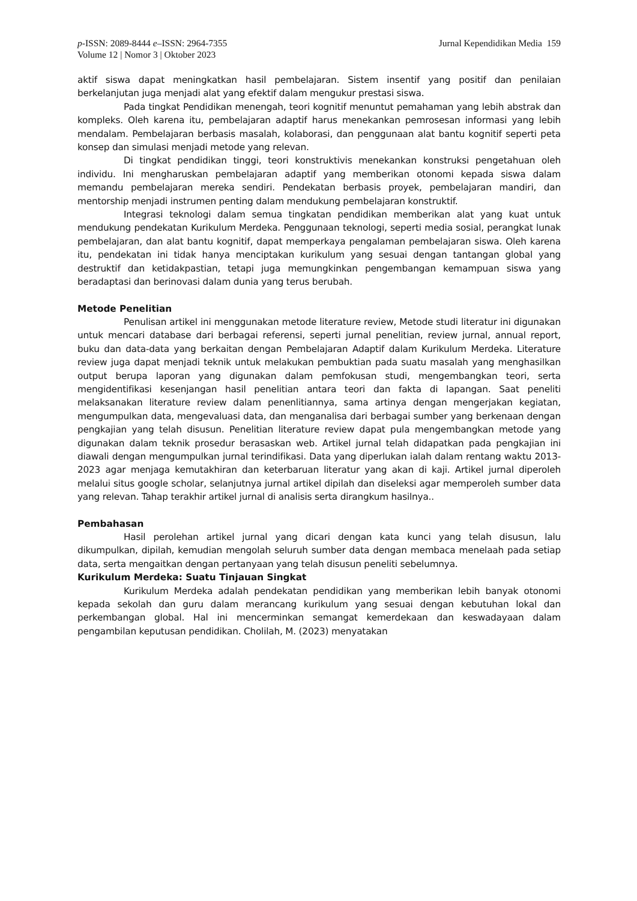p-ISSN: 2089-8444 e–ISSN: 2964-7355
Volume 12 | Nomor 3 | Oktober 2023
Jurnal Kependidikan Media 159
aktif siswa dapat meningkatkan hasil pembelajaran. Sistem insentif yang positif dan penilaian berkelanjutan juga menjadi alat yang efektif dalam mengukur prestasi siswa.
Pada tingkat Pendidikan menengah, teori kognitif menuntut pemahaman yang lebih abstrak dan kompleks. Oleh karena itu, pembelajaran adaptif harus menekankan pemrosesan informasi yang lebih mendalam. Pembelajaran berbasis masalah, kolaborasi, dan penggunaan alat bantu kognitif seperti peta konsep dan simulasi menjadi metode yang relevan.
Di tingkat pendidikan tinggi, teori konstruktivis menekankan konstruksi pengetahuan oleh individu. Ini mengharuskan pembelajaran adaptif yang memberikan otonomi kepada siswa dalam memandu pembelajaran mereka sendiri. Pendekatan berbasis proyek, pembelajaran mandiri, dan mentorship menjadi instrumen penting dalam mendukung pembelajaran konstruktif.
Integrasi teknologi dalam semua tingkatan pendidikan memberikan alat yang kuat untuk mendukung pendekatan Kurikulum Merdeka. Penggunaan teknologi, seperti media sosial, perangkat lunak pembelajaran, dan alat bantu kognitif, dapat memperkaya pengalaman pembelajaran siswa. Oleh karena itu, pendekatan ini tidak hanya menciptakan kurikulum yang sesuai dengan tantangan global yang destruktif dan ketidakpastian, tetapi juga memungkinkan pengembangan kemampuan siswa yang beradaptasi dan berinovasi dalam dunia yang terus berubah.
Metode Penelitian
Penulisan artikel ini menggunakan metode literature review, Metode studi literatur ini digunakan untuk mencari database dari berbagai referensi, seperti jurnal penelitian, review jurnal, annual report, buku dan data-data yang berkaitan dengan Pembelajaran Adaptif dalam Kurikulum Merdeka. Literature review juga dapat menjadi teknik untuk melakukan pembuktian pada suatu masalah yang menghasilkan output berupa laporan yang digunakan dalam pemfokusan studi, mengembangkan teori, serta mengidentifikasi kesenjangan hasil penelitian antara teori dan fakta di lapangan. Saat peneliti melaksanakan literature review dalam penenlitiannya, sama artinya dengan mengerjakan kegiatan, mengumpulkan data, mengevaluasi data, dan menganalisa dari berbagai sumber yang berkenaan dengan pengkajian yang telah disusun. Penelitian literature review dapat pula mengembangkan metode yang digunakan dalam teknik prosedur berasaskan web. Artikel jurnal telah didapatkan pada pengkajian ini diawali dengan mengumpulkan jurnal terindifikasi. Data yang diperlukan ialah dalam rentang waktu 2013-2023 agar menjaga kemutakhiran dan keterbaruan literatur yang akan di kaji. Artikel jurnal diperoleh melalui situs google scholar, selanjutnya jurnal artikel dipilah dan diseleksi agar memperoleh sumber data yang relevan. Tahap terakhir artikel jurnal di analisis serta dirangkum hasilnya..
Pembahasan
Hasil perolehan artikel jurnal yang dicari dengan kata kunci yang telah disusun, lalu dikumpulkan, dipilah, kemudian mengolah seluruh sumber data dengan membaca menelaah pada setiap data, serta mengaitkan dengan pertanyaan yang telah disusun peneliti sebelumnya.
Kurikulum Merdeka: Suatu Tinjauan Singkat
Kurikulum Merdeka adalah pendekatan pendidikan yang memberikan lebih banyak otonomi kepada sekolah dan guru dalam merancang kurikulum yang sesuai dengan kebutuhan lokal dan perkembangan global. Hal ini mencerminkan semangat kemerdekaan dan keswadayaan dalam pengambilan keputusan pendidikan. Cholilah, M. (2023) menyatakan